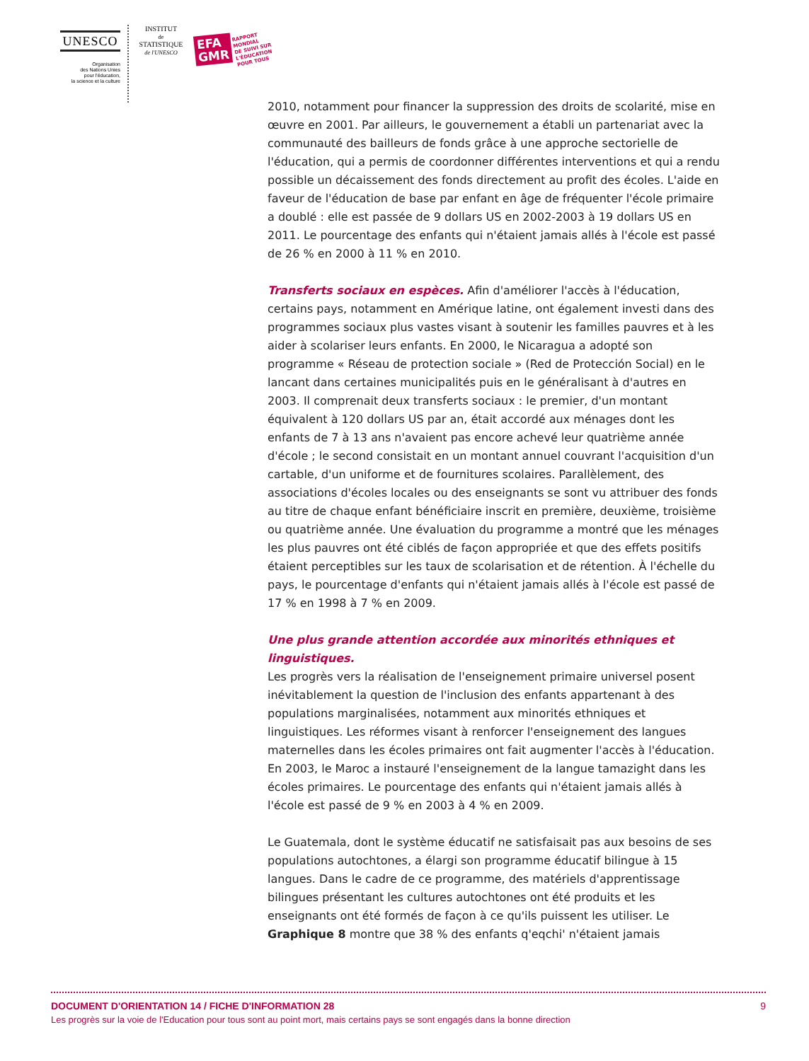UNESCO
Organisation
des Nations Unies
pour l'éducation,
la science et la culture
INSTITUT
de
STATISTIQUE
de l'UNESCO
EFA
GMR
RAPPORT
MONDIAL
DE SUIVI SUR
L'ÉDUCATION
POUR TOUS
2010, notamment pour financer la suppression des droits de scolarité, mise en œuvre en 2001. Par ailleurs, le gouvernement a établi un partenariat avec la communauté des bailleurs de fonds grâce à une approche sectorielle de l'éducation, qui a permis de coordonner différentes interventions et qui a rendu possible un décaissement des fonds directement au profit des écoles. L'aide en faveur de l'éducation de base par enfant en âge de fréquenter l'école primaire a doublé : elle est passée de 9 dollars US en 2002-2003 à 19 dollars US en 2011. Le pourcentage des enfants qui n'étaient jamais allés à l'école est passé de 26 % en 2000 à 11 % en 2010.
Transferts sociaux en espèces. Afin d'améliorer l'accès à l'éducation, certains pays, notamment en Amérique latine, ont également investi dans des programmes sociaux plus vastes visant à soutenir les familles pauvres et à les aider à scolariser leurs enfants. En 2000, le Nicaragua a adopté son programme « Réseau de protection sociale » (Red de Protección Social) en le lancant dans certaines municipalités puis en le généralisant à d'autres en 2003. Il comprenait deux transferts sociaux : le premier, d'un montant équivalent à 120 dollars US par an, était accordé aux ménages dont les enfants de 7 à 13 ans n'avaient pas encore achevé leur quatrième année d'école ; le second consistait en un montant annuel couvrant l'acquisition d'un cartable, d'un uniforme et de fournitures scolaires. Parallèlement, des associations d'écoles locales ou des enseignants se sont vu attribuer des fonds au titre de chaque enfant bénéficiaire inscrit en première, deuxième, troisième ou quatrième année. Une évaluation du programme a montré que les ménages les plus pauvres ont été ciblés de façon appropriée et que des effets positifs étaient perceptibles sur les taux de scolarisation et de rétention. À l'échelle du pays, le pourcentage d'enfants qui n'étaient jamais allés à l'école est passé de 17 % en 1998 à 7 % en 2009.
Une plus grande attention accordée aux minorités ethniques et linguistiques.
Les progrès vers la réalisation de l'enseignement primaire universel posent inévitablement la question de l'inclusion des enfants appartenant à des populations marginalisées, notamment aux minorités ethniques et linguistiques. Les réformes visant à renforcer l'enseignement des langues maternelles dans les écoles primaires ont fait augmenter l'accès à l'éducation. En 2003, le Maroc a instauré l'enseignement de la langue tamazight dans les écoles primaires. Le pourcentage des enfants qui n'étaient jamais allés à l'école est passé de 9 % en 2003 à 4 % en 2009.
Le Guatemala, dont le système éducatif ne satisfaisait pas aux besoins de ses populations autochtones, a élargi son programme éducatif bilingue à 15 langues. Dans le cadre de ce programme, des matériels d'apprentissage bilingues présentant les cultures autochtones ont été produits et les enseignants ont été formés de façon à ce qu'ils puissent les utiliser. Le Graphique 8 montre que 38 % des enfants q'eqchi' n'étaient jamais
DOCUMENT D'ORIENTATION 14 / FICHE D'INFORMATION 28 9
Les progrès sur la voie de l'Education pour tous sont au point mort, mais certains pays se sont engagés dans la bonne direction